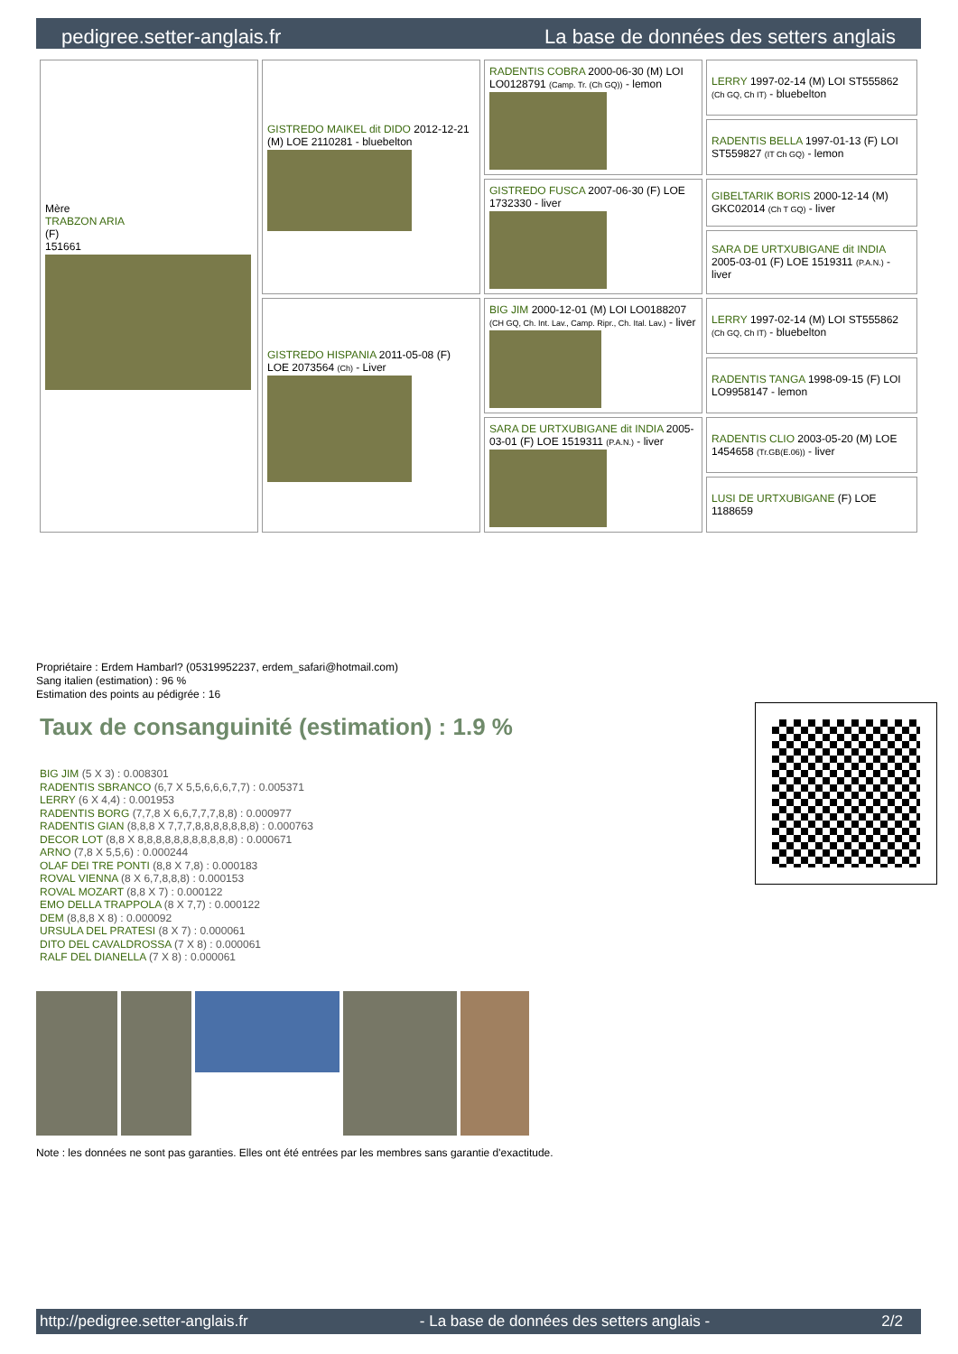pedigree.setter-anglais.fr La base de données des setters anglais
| Mère TRABZON ARIA (F) 151661 | GISTREDO MAIKEL dit DIDO 2012-12-21 (M) LOE 2110281 - bluebelton | RADENTIS COBRA 2000-06-30 (M) LOI LO0128791 (Camp. Tr. (Ch GQ)) - lemon | LERRY 1997-02-14 (M) LOI ST555862 (Ch GQ, Ch IT) - bluebelton |
| | | | RADENTIS BELLA 1997-01-13 (F) LOI ST559827 (IT Ch GQ) - lemon |
| | | GISTREDO FUSCA 2007-06-30 (F) LOE 1732330 - liver | GIBELTARIK BORIS 2000-12-14 (M) GKC02014 (Ch T GQ) - liver |
| | | | SARA DE URTXUBIGANE dit INDIA 2005-03-01 (F) LOE 1519311 (P.A.N.) - liver |
| | GISTREDO HISPANIA 2011-05-08 (F) LOE 2073564 (Ch) - Liver | BIG JIM 2000-12-01 (M) LOI LO0188207 (CH GQ, Ch. Int. Lav., Camp. Ripr., Ch. Ital. Lav.) - liver | LERRY 1997-02-14 (M) LOI ST555862 (Ch GQ, Ch IT) - bluebelton |
| | | | RADENTIS TANGA 1998-09-15 (F) LOI LO9958147 - lemon |
| | | SARA DE URTXUBIGANE dit INDIA 2005-03-01 (F) LOE 1519311 (P.A.N.) - liver | RADENTIS CLIO 2003-05-20 (M) LOE 1454658 (Tr.GB(E.06)) - liver |
| | | | LUSI DE URTXUBIGANE (F) LOE 1188659 |
Propriétaire : Erdem Hambarl? (05319952237, erdem_safari@hotmail.com)
Sang italien (estimation) : 96 %
Estimation des points au pédigrée : 16
Taux de consanguinité (estimation) : 1.9 %
BIG JIM (5 X 3) : 0.008301
RADENTIS SBRANCO (6,7 X 5,5,6,6,6,7,7) : 0.005371
LERRY (6 X 4,4) : 0.001953
RADENTIS BORG (7,7,8 X 6,6,7,7,7,8,8) : 0.000977
RADENTIS GIAN (8,8,8 X 7,7,7,8,8,8,8,8,8,8) : 0.000763
DECOR LOT (8,8 X 8,8,8,8,8,8,8,8,8,8,8) : 0.000671
ARNO (7,8 X 5,5,6) : 0.000244
OLAF DEI TRE PONTI (8,8 X 7,8) : 0.000183
ROVAL VIENNA (8 X 6,7,8,8,8) : 0.000153
ROVAL MOZART (8,8 X 7) : 0.000122
EMO DELLA TRAPPOLA (8 X 7,7) : 0.000122
DEM (8,8,8 X 8) : 0.000092
URSULA DEL PRATESI (8 X 7) : 0.000061
DITO DEL CAVALDROSSA (7 X 8) : 0.000061
RALF DEL DIANELLA (7 X 8) : 0.000061
Note : les données ne sont pas garanties. Elles ont été entrées par les membres sans garantie d'exactitude.
http://pedigree.setter-anglais.fr - La base de données des setters anglais - 2/2